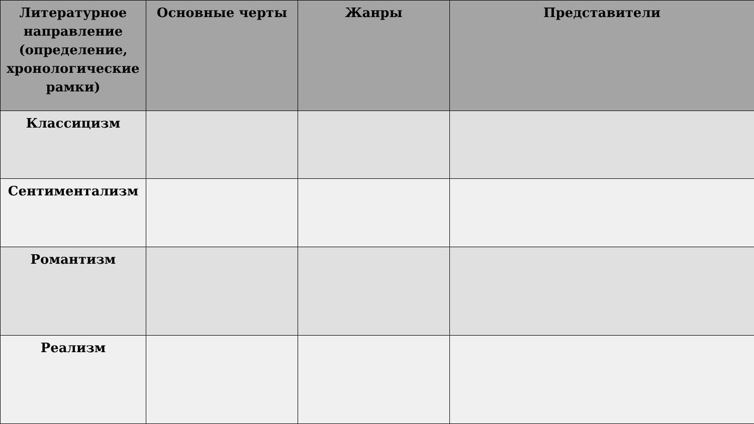| Литературное направление (определение, хронологические рамки) | Основные черты | Жанры | Представители |
| --- | --- | --- | --- |
| Классицизм | | | |
| Сентиментализм | | | |
| Романтизм | | | |
| Реализм | | | |